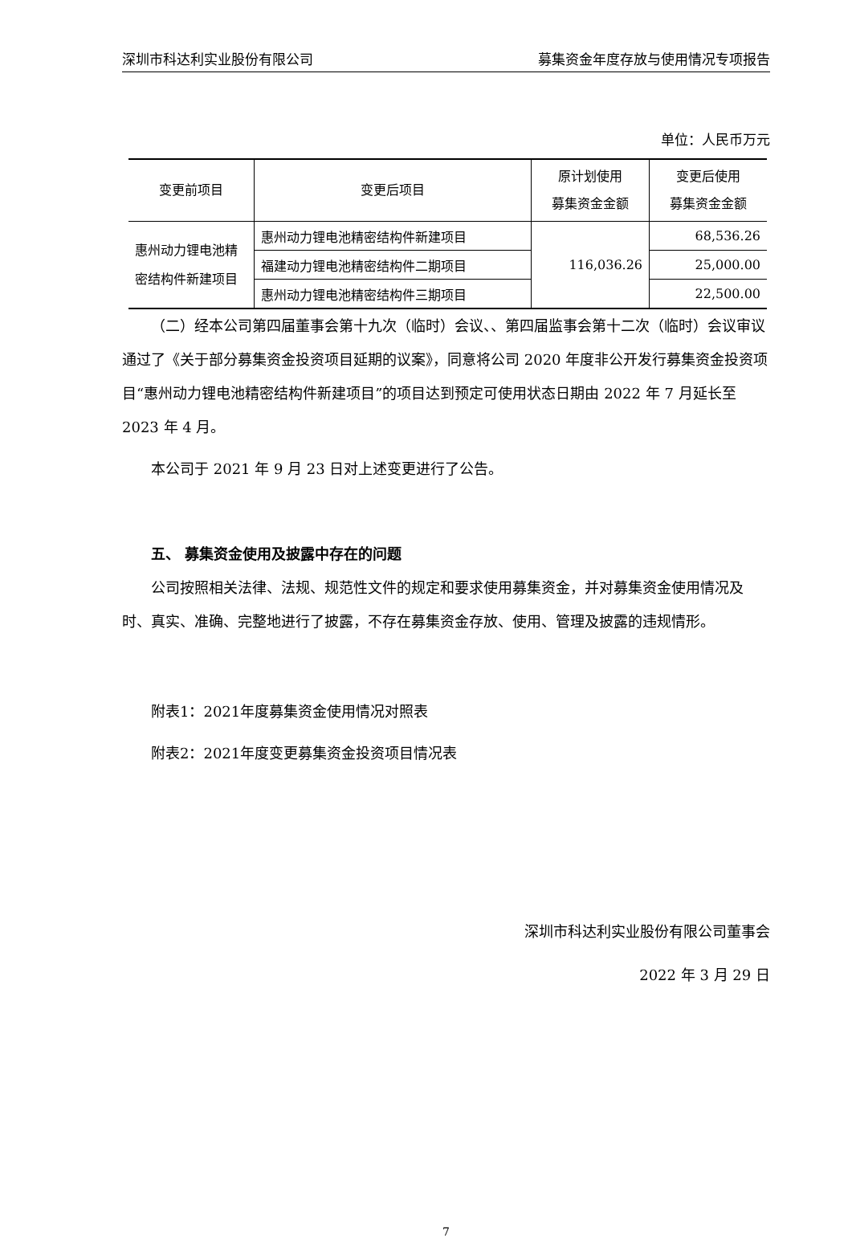深圳市科达利实业股份有限公司 募集资金年度存放与使用情况专项报告
单位：人民币万元
| 变更前项目 | 变更后项目 | 原计划使用 募集资金金额 | 变更后使用 募集资金金额 |
| --- | --- | --- | --- |
| 惠州动力锂电池精密结构件新建项目 | 惠州动力锂电池精密结构件新建项目 | 116,036.26 | 68,536.26 |
| | 福建动力锂电池精密结构件二期项目 | | 25,000.00 |
| | 惠州动力锂电池精密结构件三期项目 | | 22,500.00 |
（二）经本公司第四届董事会第十九次（临时）会议、、第四届监事会第十二次（临时）会议审议通过了《关于部分募集资金投资项目延期的议案》，同意将公司 2020 年度非公开发行募集资金投资项目“惠州动力锂电池精密结构件新建项目”的项目达到预定可使用状态日期由 2022 年 7 月延长至 2023 年 4 月。
本公司于 2021 年 9 月 23 日对上述变更进行了公告。
五、 募集资金使用及披露中存在的问题
公司按照相关法律、法规、规范性文件的规定和要求使用募集资金，并对募集资金使用情况及时、真实、准确、完整地进行了披露，不存在募集资金存放、使用、管理及披露的违规情形。
附表1：2021年度募集资金使用情况对照表
附表2：2021年度变更募集资金投资项目情况表
深圳市科达利实业股份有限公司董事会
2022 年 3 月 29 日
7